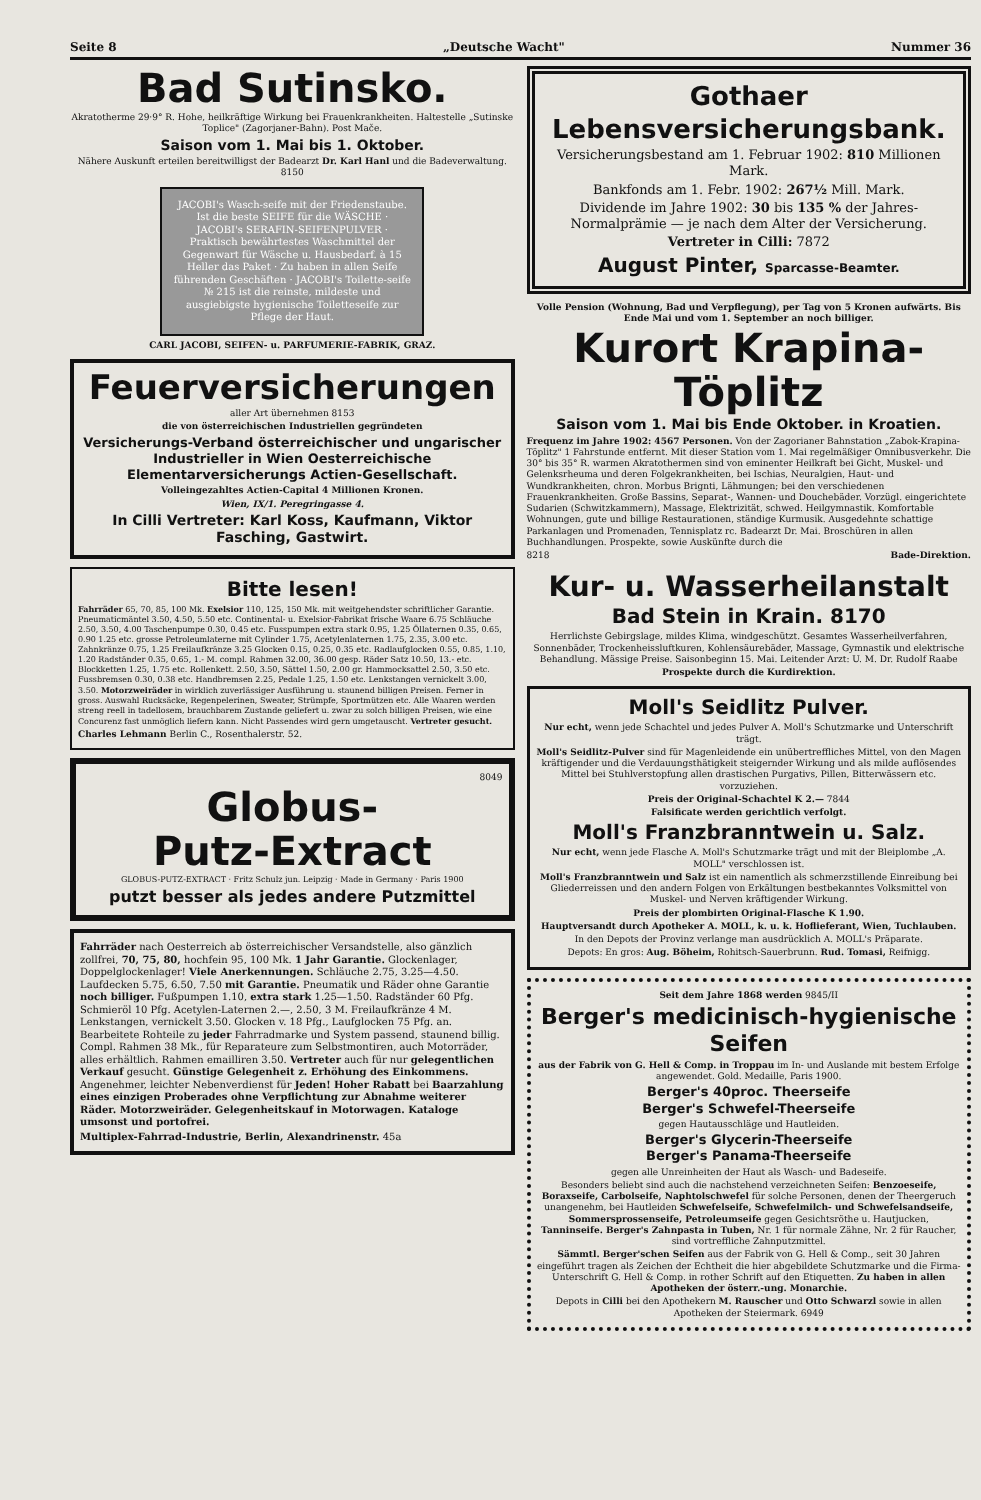Seite 8 „Deutsche Wacht" Nummer 36
Bad Sutinsko.
Akratotherme 29·9° R. Hohe, heilkräftige Wirkung bei Frauenkrankheiten. Haltestelle „Sutinske Toplice" (Zagorjaner-Bahn). Post Mače.
Saison vom 1. Mai bis 1. Oktober.
Nähere Auskunft erteilen bereitwilligst der Badearzt Dr. Karl Hanl und die Badeverwaltung. 8150
JACOBI's Wasch-seife mit der Friedenstaube. Ist die beste SEIFE für die WÄSCHE · JACOBI's SERAFIN-SEIFENPULVER · Praktisch bewährtestes Waschmittel der Gegenwart für Wäsche u. Hausbedarf. à 15 Heller das Paket · Zu haben in allen Seife führenden Geschäften · JACOBI's Toilette-seife № 215 ist die reinste, mildeste und ausgiebigste hygienische Toiletteseife zur Pflege der Haut.
CARL JACOBI, SEIFEN- u. PARFUMERIE-FABRIK, GRAZ.
Feuerversicherungen
aller Art übernehmen 8153
die von österreichischen Industriellen gegründeten
Versicherungs-Verband österreichischer und ungarischer Industrieller in Wien Oesterreichische Elementarversicherungs Actien-Gesellschaft.
Volleingezahltes Actien-Capital 4 Millionen Kronen.
Wien, IX/1. Peregringasse 4.
In Cilli Vertreter: Karl Koss, Kaufmann, Viktor Fasching, Gastwirt.
Bitte lesen!
Fahrräder 65, 70, 85, 100 Mk. Exelsior 110, 125, 150 Mk. mit weitgehendster schriftlicher Garantie. Pneumaticmäntel 3.50, 4.50, 5.50 etc. Continental- u. Exelsior-Fabrikat frische Waare 6.75 Schläuche 2.50, 3.50, 4.00 Taschenpumpe 0.30, 0.45 etc. Fusspumpen extra stark 0.95, 1.25 Öllaternen 0.35, 0.65, 0.90 1.25 etc. grosse Petroleumlaterne mit Cylinder 1.75, Acetylenlaternen 1.75, 2.35, 3.00 etc. Zahnkränze 0.75, 1.25 Freilaufkränze 3.25 Glocken 0.15, 0.25, 0.35 etc. Radlaufglocken 0.55, 0.85, 1.10, 1.20 Radständer 0.35, 0.65, 1.- M. compl. Rahmen 32.00, 36.00 gesp. Räder Satz 10.50, 13.- etc. Blockketten 1.25, 1.75 etc. Rollenkett. 2.50, 3.50, Sättel 1.50, 2.00 gr. Hammocksattel 2.50, 3.50 etc. Fussbremsen 0.30, 0.38 etc. Handbremsen 2.25, Pedale 1.25, 1.50 etc. Lenkstangen vernickelt 3.00, 3.50. Motorzweiräder in wirklich zuverlässiger Ausführung u. staunend billigen Preisen. Ferner in gross. Auswahl Rucksäcke, Regenpelerinen, Sweater, Strümpfe, Sportmützen etc. Alle Waaren werden streng reell in tadellosem, brauchbarem Zustande geliefert u. zwar zu solch billigen Preisen, wie eine Concurenz fast unmöglich liefern kann. Nicht Passendes wird gern umgetauscht. Vertreter gesucht.
Charles Lehmann Berlin C., Rosenthalerstr. 52.
8049
Globus-
Putz-Extract
GLOBUS-PUTZ-EXTRACT · Fritz Schulz jun. Leipzig · Made in Germany · Paris 1900
putzt besser als jedes andere Putzmittel
Fahrräder nach Oesterreich ab österreichischer Versandstelle, also gänzlich zollfrei, 70, 75, 80, hochfein 95, 100 Mk. 1 Jahr Garantie. Glockenlager, Doppelglockenlager! Viele Anerkennungen. Schläuche 2.75, 3.25—4.50. Laufdecken 5.75, 6.50, 7.50 mit Garantie. Pneumatik und Räder ohne Garantie noch billiger. Fußpumpen 1.10, extra stark 1.25—1.50. Radständer 60 Pfg. Schmieröl 10 Pfg. Acetylen-Laternen 2.—, 2.50, 3 M. Freilaufkränze 4 M. Lenkstangen, vernickelt 3.50. Glocken v. 18 Pfg., Laufglocken 75 Pfg. an. Bearbeitete Rohteile zu jeder Fahrradmarke und System passend, staunend billig. Compl. Rahmen 38 Mk., für Reparateure zum Selbstmontiren, auch Motorräder, alles erhältlich. Rahmen emailliren 3.50. Vertreter auch für nur gelegentlichen Verkauf gesucht. Günstige Gelegenheit z. Erhöhung des Einkommens. Angenehmer, leichter Nebenverdienst für Jeden! Hoher Rabatt bei Baarzahlung eines einzigen Proberades ohne Verpflichtung zur Abnahme weiterer Räder. Motorzweiräder. Gelegenheitskauf in Motorwagen. Kataloge umsonst und portofrei.
Multiplex-Fahrrad-Industrie, Berlin, Alexandrinenstr. 45a
Gothaer Lebensversicherungsbank.
Versicherungsbestand am 1. Februar 1902: 810 Millionen Mark.
Bankfonds am 1. Febr. 1902: 267½ Mill. Mark.
Dividende im Jahre 1902: 30 bis 135 % der Jahres-Normalprämie — je nach dem Alter der Versicherung.
Vertreter in Cilli: 7872
August Pinter, Sparcasse-Beamter.
Volle Pension (Wohnung, Bad und Verpflegung), per Tag von 5 Kronen aufwärts. Bis Ende Mai und vom 1. September an noch billiger.
Kurort Krapina-Töplitz
Saison vom 1. Mai bis Ende Oktober. in Kroatien.
Frequenz im Jahre 1902: 4567 Personen. Von der Zagorianer Bahnstation „Zabok-Krapina-Töplitz" 1 Fahrstunde entfernt. Mit dieser Station vom 1. Mai regelmäßiger Omnibusverkehr. Die 30° bis 35° R. warmen Akratothermen sind von eminenter Heilkraft bei Gicht, Muskel- und Gelenksrheuma und deren Folgekrankheiten, bei Ischias, Neuralgien, Haut- und Wundkrankheiten, chron. Morbus Brignti, Lähmungen; bei den verschiedenen Frauenkrankheiten. Große Bassins, Separat-, Wannen- und Douchebäder. Vorzügl. eingerichtete Sudarien (Schwitzkammern), Massage, Elektrizität, schwed. Heilgymnastik. Komfortable Wohnungen, gute und billige Restaurationen, ständige Kurmusik. Ausgedehnte schattige Parkanlagen und Promenaden, Tennisplatz rc. Badearzt Dr. Mai. Broschüren in allen Buchhandlungen. Prospekte, sowie Auskünfte durch die
8218 Bade-Direktion.
Kur- u. Wasserheilanstalt
Bad Stein in Krain. 8170
Herrlichste Gebirgslage, mildes Klima, windgeschützt. Gesamtes Wasserheilverfahren, Sonnenbäder, Trockenheissluftkuren, Kohlensäurebäder, Massage, Gymnastik und elektrische Behandlung. Mässige Preise. Saisonbeginn 15. Mai. Leitender Arzt: U. M. Dr. Rudolf Raabe
Prospekte durch die Kurdirektion.
Moll's Seidlitz Pulver.
Nur echt, wenn jede Schachtel und jedes Pulver A. Moll's Schutzmarke und Unterschrift trägt.
Moll's Seidlitz-Pulver sind für Magenleidende ein unübertreffliches Mittel, von den Magen kräftigender und die Verdauungsthätigkeit steigernder Wirkung und als milde auflösendes Mittel bei Stuhlverstopfung allen drastischen Purgativs, Pillen, Bitterwässern etc. vorzuziehen.
Preis der Original-Schachtel K 2.— 7844
Falsificate werden gerichtlich verfolgt.
Moll's Franzbranntwein u. Salz.
Nur echt, wenn jede Flasche A. Moll's Schutzmarke trägt und mit der Bleiplombe „A. MOLL" verschlossen ist.
Moll's Franzbranntwein und Salz ist ein namentlich als schmerzstillende Einreibung bei Gliederreissen und den andern Folgen von Erkältungen bestbekanntes Volksmittel von Muskel- und Nerven kräftigender Wirkung.
Preis der plombirten Original-Flasche K 1.90.
Hauptversandt durch Apotheker A. MOLL, k. u. k. Hoflieferant, Wien, Tuchlauben.
In den Depots der Provinz verlange man ausdrücklich A. MOLL's Präparate.
Depots: En gros: Aug. Böheim, Rohitsch-Sauerbrunn. Rud. Tomasi, Reifnigg.
Seit dem Jahre 1868 werden 9845/II
Berger's medicinisch-hygienische Seifen
aus der Fabrik von G. Hell & Comp. in Troppau im In- und Auslande mit bestem Erfolge angewendet. Gold. Medaille, Paris 1900.
Berger's 40proc. Theerseife
Berger's Schwefel-Theerseife
gegen Hautausschläge und Hautleiden.
Berger's Glycerin-Theerseife
Berger's Panama-Theerseife
gegen alle Unreinheiten der Haut als Wasch- und Badeseife.
Besonders beliebt sind auch die nachstehend verzeichneten Seifen: Benzoeseife, Boraxseife, Carbolseife, Naphtolschwefel für solche Personen, denen der Theergeruch unangenehm, bei Hautleiden Schwefelseife, Schwefelmilch- und Schwefelsandseife, Sommersprossenseife, Petroleumseife gegen Gesichtsröthe u. Hautjucken, Tanninseife. Berger's Zahnpasta in Tuben, Nr. 1 für normale Zähne, Nr. 2 für Raucher, sind vortreffliche Zahnputzmittel.
Sämmtl. Berger'schen Seifen aus der Fabrik von G. Hell & Comp., seit 30 Jahren eingeführt tragen als Zeichen der Echtheit die hier abgebildete Schutzmarke und die Firma-Unterschrift G. Hell & Comp. in rother Schrift auf den Etiquetten. Zu haben in allen Apotheken der österr.-ung. Monarchie.
Depots in Cilli bei den Apothekern M. Rauscher und Otto Schwarzl sowie in allen Apotheken der Steiermark. 6949